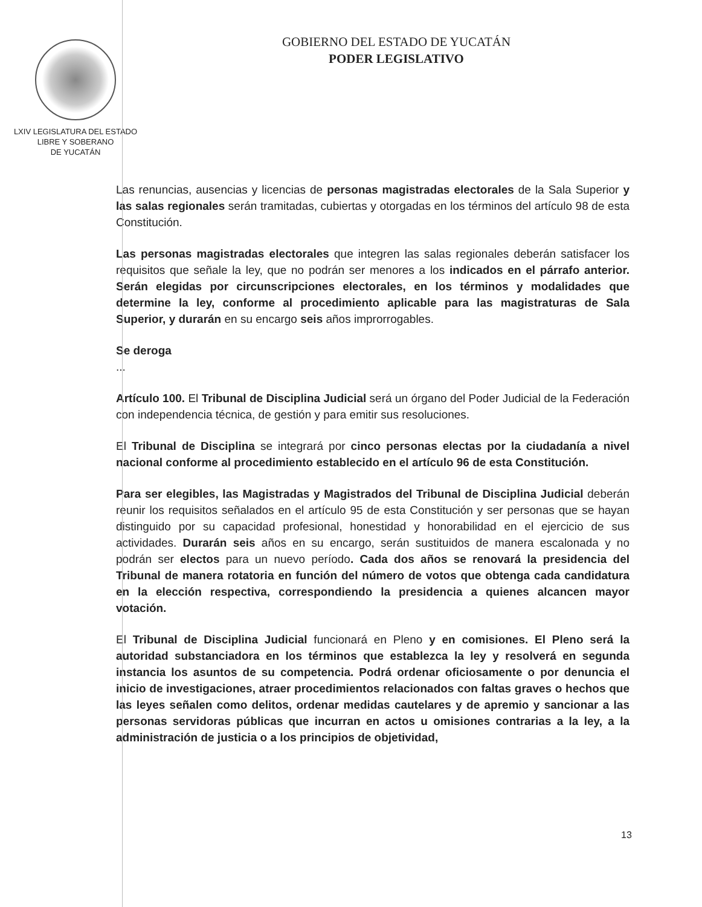LXIV LEGISLATURA DEL ESTADO
LIBRE Y SOBERANO
DE YUCATÁN
GOBIERNO DEL ESTADO DE YUCATÁN
PODER LEGISLATIVO
Las renuncias, ausencias y licencias de personas magistradas electorales de la Sala Superior y las salas regionales serán tramitadas, cubiertas y otorgadas en los términos del artículo 98 de esta Constitución.
Las personas magistradas electorales que integren las salas regionales deberán satisfacer los requisitos que señale la ley, que no podrán ser menores a los indicados en el párrafo anterior. Serán elegidas por circunscripciones electorales, en los términos y modalidades que determine la ley, conforme al procedimiento aplicable para las magistraturas de Sala Superior, y durarán en su encargo seis años improrrogables.
Se deroga
...
Artículo 100. El Tribunal de Disciplina Judicial será un órgano del Poder Judicial de la Federación con independencia técnica, de gestión y para emitir sus resoluciones.
El Tribunal de Disciplina se integrará por cinco personas electas por la ciudadanía a nivel nacional conforme al procedimiento establecido en el artículo 96 de esta Constitución.
Para ser elegibles, las Magistradas y Magistrados del Tribunal de Disciplina Judicial deberán reunir los requisitos señalados en el artículo 95 de esta Constitución y ser personas que se hayan distinguido por su capacidad profesional, honestidad y honorabilidad en el ejercicio de sus actividades. Durarán seis años en su encargo, serán sustituidos de manera escalonada y no podrán ser electos para un nuevo período. Cada dos años se renovará la presidencia del Tribunal de manera rotatoria en función del número de votos que obtenga cada candidatura en la elección respectiva, correspondiendo la presidencia a quienes alcancen mayor votación.
El Tribunal de Disciplina Judicial funcionará en Pleno y en comisiones. El Pleno será la autoridad substanciadora en los términos que establezca la ley y resolverá en segunda instancia los asuntos de su competencia. Podrá ordenar oficiosamente o por denuncia el inicio de investigaciones, atraer procedimientos relacionados con faltas graves o hechos que las leyes señalen como delitos, ordenar medidas cautelares y de apremio y sancionar a las personas servidoras públicas que incurran en actos u omisiones contrarias a la ley, a la administración de justicia o a los principios de objetividad,
13